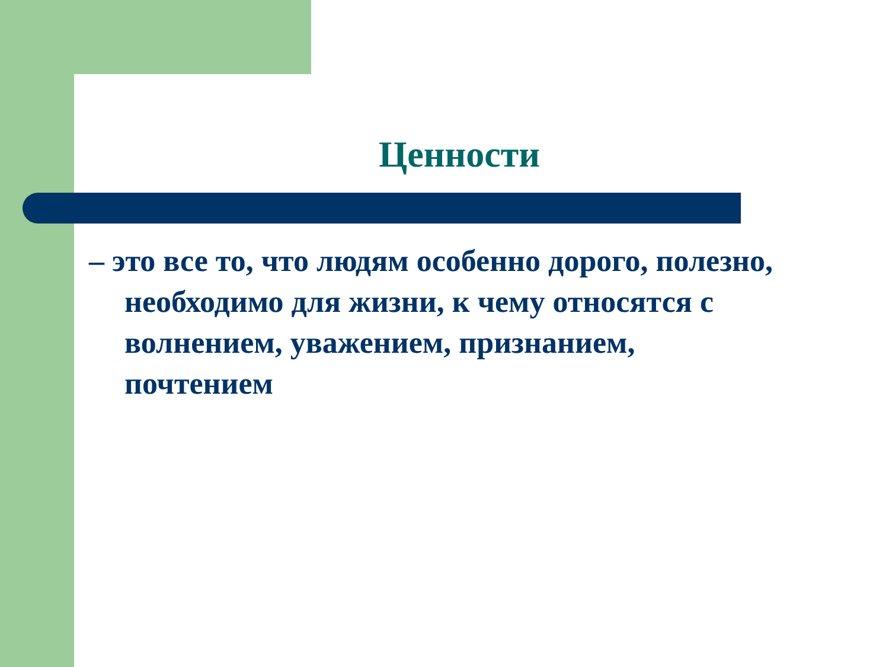Ценности
– это все то, что людям особенно дорого, полезно, необходимо для жизни, к чему относятся с волнением, уважением, признанием, почтением